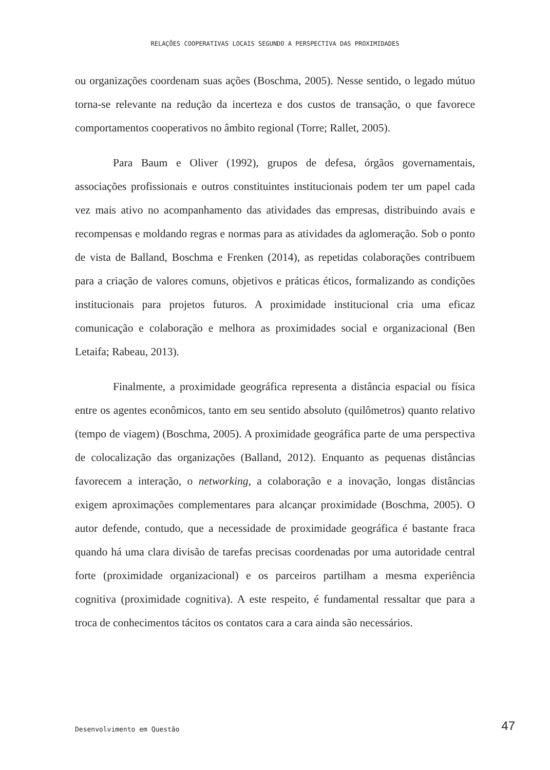RELAÇÕES COOPERATIVAS LOCAIS SEGUNDO A PERSPECTIVA DAS PROXIMIDADES
ou organizações coordenam suas ações (Boschma, 2005). Nesse sentido, o legado mútuo torna-se relevante na redução da incerteza e dos custos de transação, o que favorece comportamentos cooperativos no âmbito regional (Torre; Rallet, 2005).
Para Baum e Oliver (1992), grupos de defesa, órgãos governamentais, associações profissionais e outros constituintes institucionais podem ter um papel cada vez mais ativo no acompanhamento das atividades das empresas, distribuindo avais e recompensas e moldando regras e normas para as atividades da aglomeração. Sob o ponto de vista de Balland, Boschma e Frenken (2014), as repetidas colaborações contribuem para a criação de valores comuns, objetivos e práticas éticos, formalizando as condições institucionais para projetos futuros. A proximidade institucional cria uma eficaz comunicação e colaboração e melhora as proximidades social e organizacional (Ben Letaifa; Rabeau, 2013).
Finalmente, a proximidade geográfica representa a distância espacial ou física entre os agentes econômicos, tanto em seu sentido absoluto (quilômetros) quanto relativo (tempo de viagem) (Boschma, 2005). A proximidade geográfica parte de uma perspectiva de colocalização das organizações (Balland, 2012). Enquanto as pequenas distâncias favorecem a interação, o networking, a colaboração e a inovação, longas distâncias exigem aproximações complementares para alcançar proximidade (Boschma, 2005). O autor defende, contudo, que a necessidade de proximidade geográfica é bastante fraca quando há uma clara divisão de tarefas precisas coordenadas por uma autoridade central forte (proximidade organizacional) e os parceiros partilham a mesma experiência cognitiva (proximidade cognitiva). A este respeito, é fundamental ressaltar que para a troca de conhecimentos tácitos os contatos cara a cara ainda são necessários.
Desenvolvimento em Questão 47